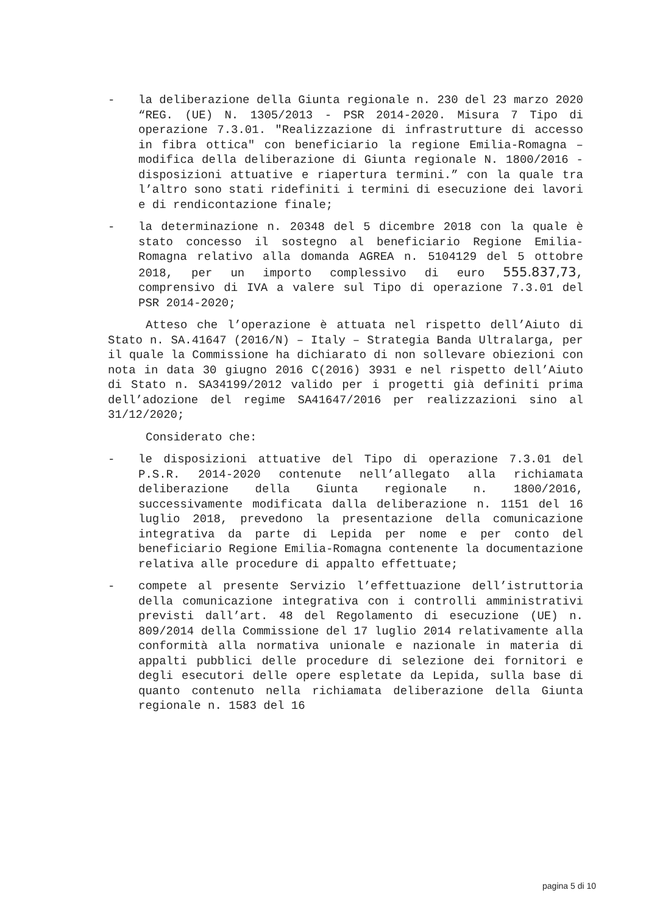- la deliberazione della Giunta regionale n. 230 del 23 marzo 2020 “REG. (UE) N. 1305/2013 - PSR 2014-2020. Misura 7 Tipo di operazione 7.3.01. "Realizzazione di infrastrutture di accesso in fibra ottica" con beneficiario la regione Emilia-Romagna – modifica della deliberazione di Giunta regionale N. 1800/2016 -disposizioni attuative e riapertura termini.” con la quale tra l’altro sono stati ridefiniti i termini di esecuzione dei lavori e di rendicontazione finale;
- la determinazione n. 20348 del 5 dicembre 2018 con la quale è stato concesso il sostegno al beneficiario Regione Emilia-Romagna relativo alla domanda AGREA n. 5104129 del 5 ottobre 2018, per un importo complessivo di euro 555.837,73, comprensivo di IVA a valere sul Tipo di operazione 7.3.01 del PSR 2014-2020;
Atteso che l’operazione è attuata nel rispetto dell’Aiuto di Stato n. SA.41647 (2016/N) – Italy – Strategia Banda Ultralarga, per il quale la Commissione ha dichiarato di non sollevare obiezioni con nota in data 30 giugno 2016 C(2016) 3931 e nel rispetto dell’Aiuto di Stato n. SA34199/2012 valido per i progetti già definiti prima dell’adozione del regime SA41647/2016 per realizzazioni sino al 31/12/2020;
Considerato che:
- le disposizioni attuative del Tipo di operazione 7.3.01 del P.S.R. 2014-2020 contenute nell’allegato alla richiamata deliberazione della Giunta regionale n. 1800/2016, successivamente modificata dalla deliberazione n. 1151 del 16 luglio 2018, prevedono la presentazione della comunicazione integrativa da parte di Lepida per nome e per conto del beneficiario Regione Emilia-Romagna contenente la documentazione relativa alle procedure di appalto effettuate;
- compete al presente Servizio l’effettuazione dell’istruttoria della comunicazione integrativa con i controlli amministrativi previsti dall’art. 48 del Regolamento di esecuzione (UE) n. 809/2014 della Commissione del 17 luglio 2014 relativamente alla conformità alla normativa unionale e nazionale in materia di appalti pubblici delle procedure di selezione dei fornitori e degli esecutori delle opere espletate da Lepida, sulla base di quanto contenuto nella richiamata deliberazione della Giunta regionale n. 1583 del 16
pagina 5 di 10